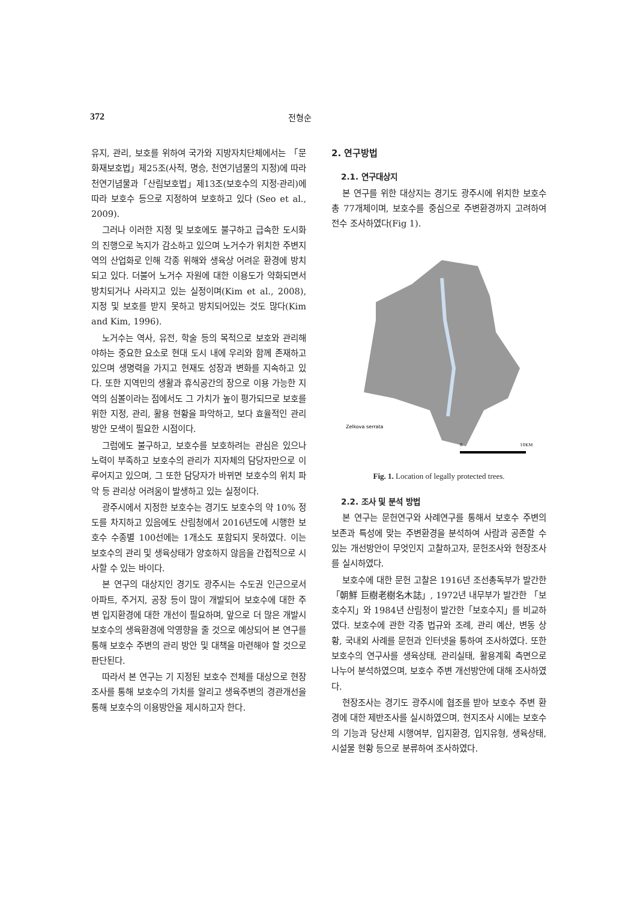372 전형순
유지, 관리, 보호를 위하여 국가와 지방자치단체에서는 「문화재보호법」제25조(사적, 명승, 천연기념물의 지정)에 따라 천연기념물과「산림보호법」제13조(보호수의 지정·관리)에 따라 보호수 등으로 지정하여 보호하고 있다 (Seo et al., 2009).
그러나 이러한 지정 및 보호에도 불구하고 급속한 도시화의 진행으로 녹지가 감소하고 있으며 노거수가 위치한 주변지역의 산업화로 인해 각종 위해와 생육상 어려운 환경에 방치되고 있다. 더불어 노거수 자원에 대한 이용도가 약화되면서 방치되거나 사라지고 있는 실정이며(Kim et al., 2008), 지정 및 보호를 받지 못하고 방치되어있는 것도 많다(Kim and Kim, 1996).
노거수는 역사, 유전, 학술 등의 목적으로 보호와 관리해야하는 중요한 요소로 현대 도시 내에 우리와 함께 존재하고 있으며 생명력을 가지고 현재도 성장과 변화를 지속하고 있다. 또한 지역민의 생활과 휴식공간의 장으로 이용 가능한 지역의 심볼이라는 점에서도 그 가치가 높이 평가되므로 보호를 위한 지정, 관리, 활용 현황을 파악하고, 보다 효율적인 관리방안 모색이 필요한 시점이다.
그럼에도 불구하고, 보호수를 보호하려는 관심은 있으나 노력이 부족하고 보호수의 관리가 지자체의 담당자만으로 이루어지고 있으며, 그 또한 담당자가 바뀌면 보호수의 위치 파악 등 관리상 어려움이 발생하고 있는 실정이다.
광주시에서 지정한 보호수는 경기도 보호수의 약 10% 정도를 차지하고 있음에도 산림청에서 2016년도에 시행한 보호수 수종별 100선에는 1개소도 포함되지 못하였다. 이는 보호수의 관리 및 생육상태가 양호하지 않음을 간접적으로 시사할 수 있는 바이다.
본 연구의 대상지인 경기도 광주시는 수도권 인근으로서 아파트, 주거지, 공장 등이 많이 개발되어 보호수에 대한 주변 입지환경에 대한 개선이 필요하며, 앞으로 더 많은 개발시 보호수의 생육환경에 악영향을 줄 것으로 예상되어 본 연구를 통해 보호수 주변의 관리 방안 및 대책을 마련해야 할 것으로 판단된다.
따라서 본 연구는 기 지정된 보호수 전체를 대상으로 현장조사를 통해 보호수의 가치를 알리고 생육주변의 경관개선을 통해 보호수의 이용방안을 제시하고자 한다.
2. 연구방법
2.1. 연구대상지
본 연구를 위한 대상지는 경기도 광주시에 위치한 보호수 총 77개체이며, 보호수를 중심으로 주변환경까지 고려하여 전수 조사하였다(Fig 1).
Zelkova serrata
0
10KM
Fig. 1. Location of legally protected trees.
2.2. 조사 및 분석 방법
본 연구는 문헌연구와 사례연구를 통해서 보호수 주변의 보존과 특성에 맞는 주변환경을 분석하여 사람과 공존할 수 있는 개선방안이 무엇인지 고찰하고자, 문헌조사와 현장조사를 실시하였다.
보호수에 대한 문헌 고찰은 1916년 조선총독부가 발간한「朝鮮 巨樹老樹名木誌」, 1972년 내무부가 발간한 「보호수지」와 1984년 산림청이 발간한「보호수지」를 비교하였다. 보호수에 관한 각종 법규와 조례, 관리 예산, 변동 상황, 국내외 사례를 문헌과 인터넷을 통하여 조사하였다. 또한 보호수의 연구사를 생육상태, 관리실태, 활용계획 측면으로 나누어 분석하였으며, 보호수 주변 개선방안에 대해 조사하였다.
현장조사는 경기도 광주시에 협조를 받아 보호수 주변 환경에 대한 제반조사를 실시하였으며, 현지조사 시에는 보호수의 기능과 당산제 시행여부, 입지환경, 입지유형, 생육상태, 시설물 현황 등으로 분류하여 조사하였다.